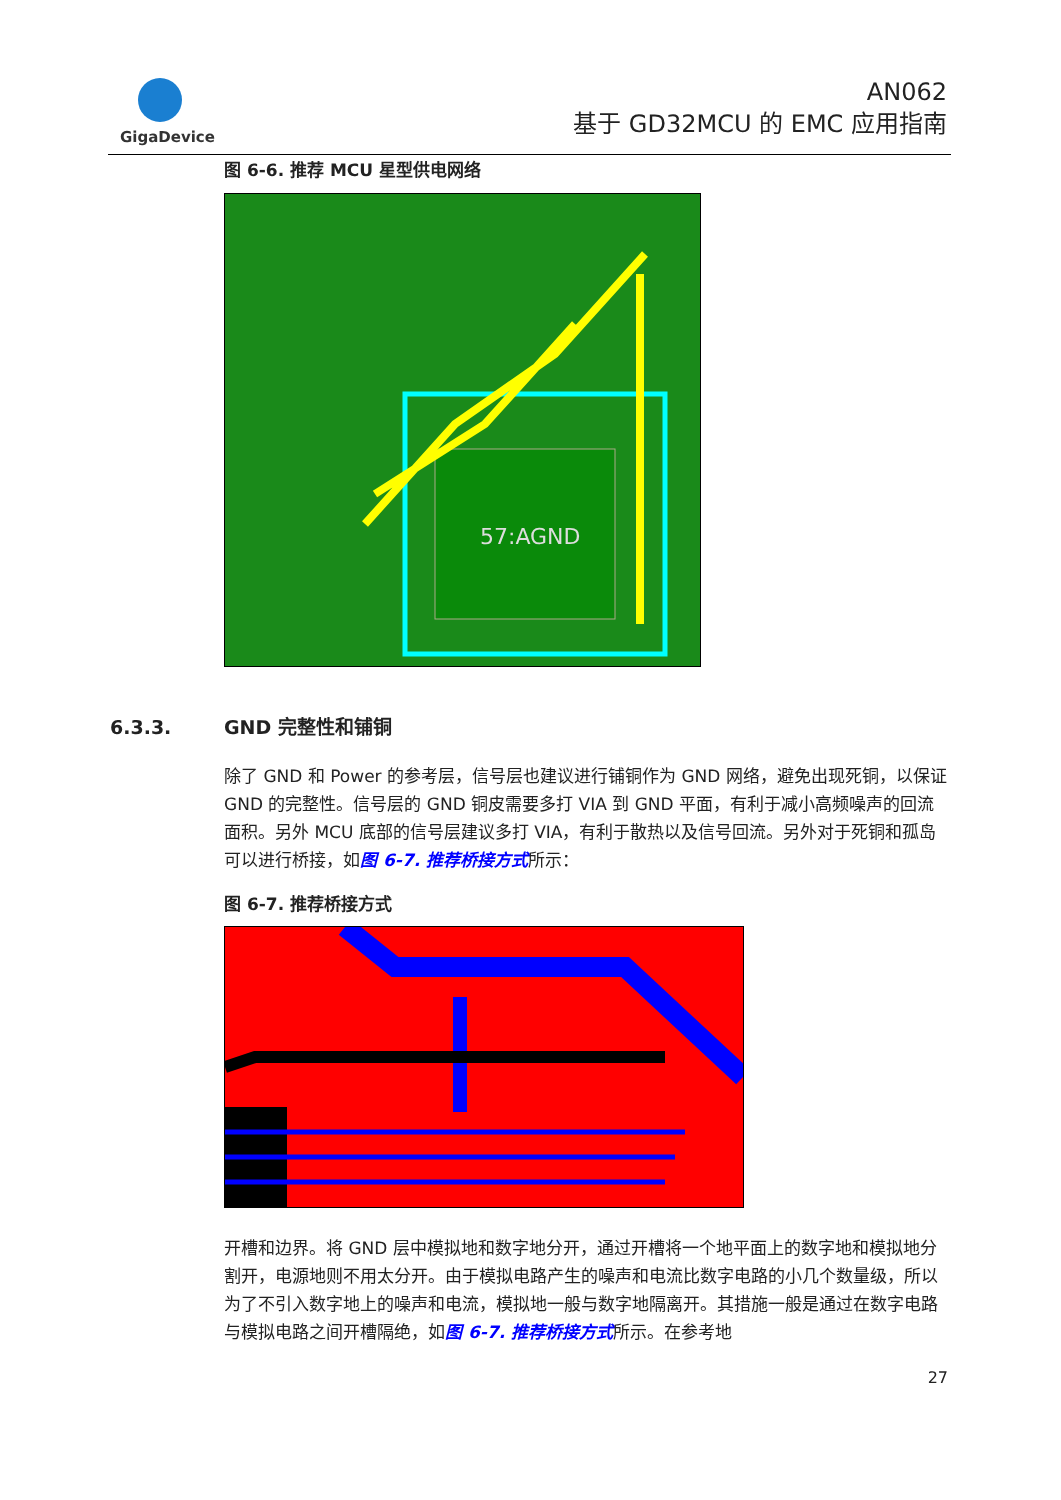GigaDevice
AN062
基于 GD32MCU 的 EMC 应用指南
图 6-6. 推荐 MCU 星型供电网络
57:AGND
6.3.3. GND 完整性和铺铜
除了 GND 和 Power 的参考层，信号层也建议进行铺铜作为 GND 网络，避免出现死铜，以保证 GND 的完整性。信号层的 GND 铜皮需要多打 VIA 到 GND 平面，有利于减小高频噪声的回流面积。另外 MCU 底部的信号层建议多打 VIA，有利于散热以及信号回流。另外对于死铜和孤岛可以进行桥接，如图 6-7. 推荐桥接方式所示：
图 6-7. 推荐桥接方式
开槽和边界。将 GND 层中模拟地和数字地分开，通过开槽将一个地平面上的数字地和模拟地分割开，电源地则不用太分开。由于模拟电路产生的噪声和电流比数字电路的小几个数量级，所以为了不引入数字地上的噪声和电流，模拟地一般与数字地隔离开。其措施一般是通过在数字电路与模拟电路之间开槽隔绝，如图 6-7. 推荐桥接方式所示。在参考地
27